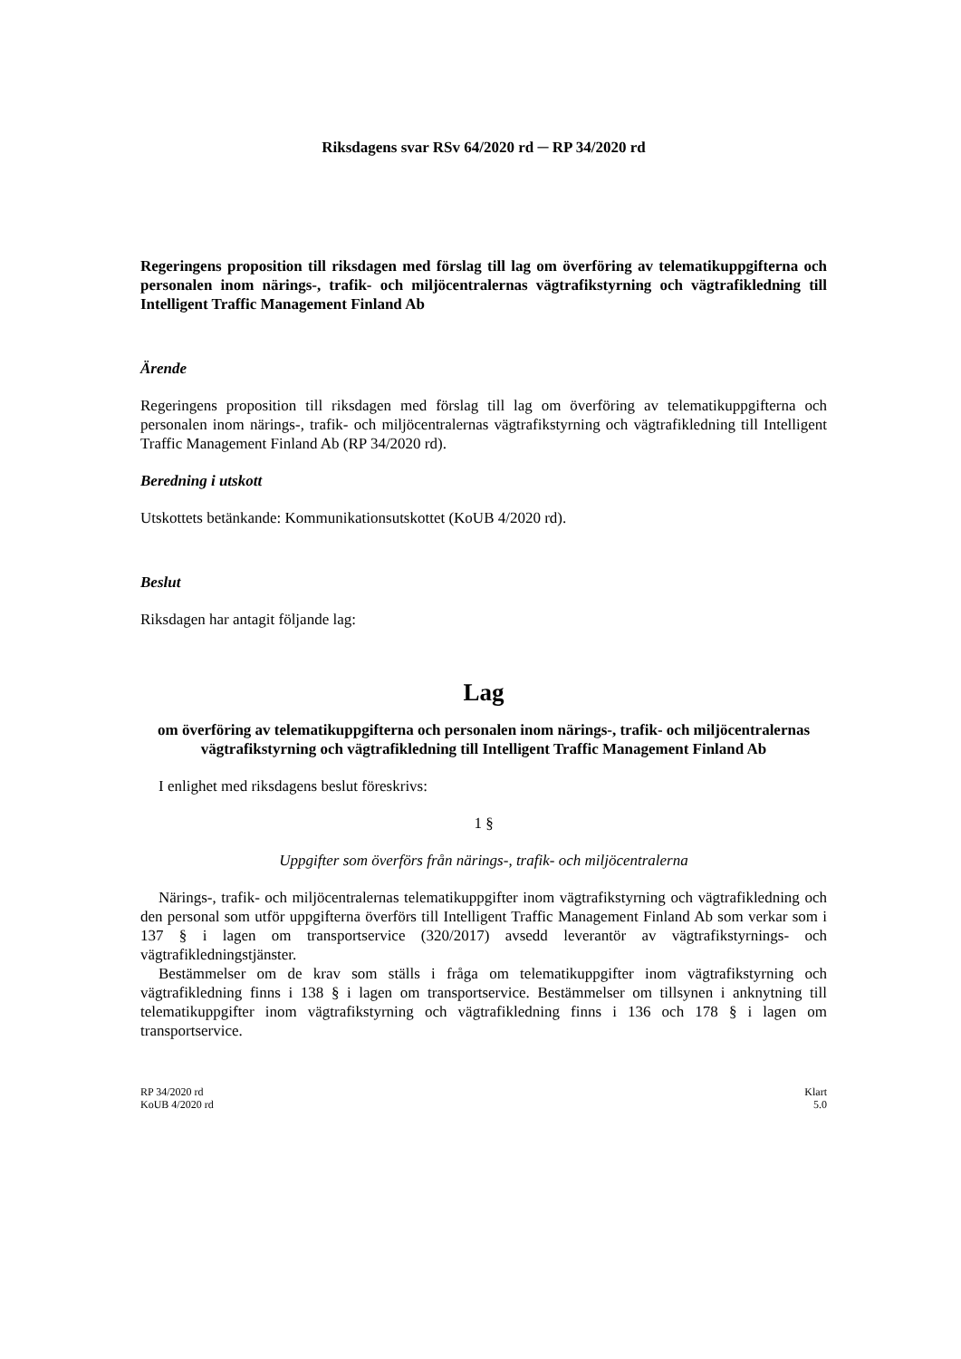Riksdagens svar RSv 64/2020 rd ─ RP 34/2020 rd
Regeringens proposition till riksdagen med förslag till lag om överföring av telematikuppgifterna och personalen inom närings-, trafik- och miljöcentralernas vägtrafikstyrning och vägtrafikledning till Intelligent Traffic Management Finland Ab
Ärende
Regeringens proposition till riksdagen med förslag till lag om överföring av telematikuppgifterna och personalen inom närings-, trafik- och miljöcentralernas vägtrafikstyrning och vägtrafikledning till Intelligent Traffic Management Finland Ab (RP 34/2020 rd).
Beredning i utskott
Utskottets betänkande: Kommunikationsutskottet (KoUB 4/2020 rd).
Beslut
Riksdagen har antagit följande lag:
Lag
om överföring av telematikuppgifterna och personalen inom närings-, trafik- och miljöcentralernas vägtrafikstyrning och vägtrafikledning till Intelligent Traffic Management Finland Ab
I enlighet med riksdagens beslut föreskrivs:
1 §
Uppgifter som överförs från närings-, trafik- och miljöcentralerna
Närings-, trafik- och miljöcentralernas telematikuppgifter inom vägtrafikstyrning och vägtrafikledning och den personal som utför uppgifterna överförs till Intelligent Traffic Management Finland Ab som verkar som i 137 § i lagen om transportservice (320/2017) avsedd leverantör av vägtrafikstyrnings- och vägtrafikledningstjänster.
Bestämmelser om de krav som ställs i fråga om telematikuppgifter inom vägtrafikstyrning och vägtrafikledning finns i 138 § i lagen om transportservice. Bestämmelser om tillsynen i anknytning till telematikuppgifter inom vägtrafikstyrning och vägtrafikledning finns i 136 och 178 § i lagen om transportservice.
RP 34/2020 rd
KoUB 4/2020 rd
Klart
5.0